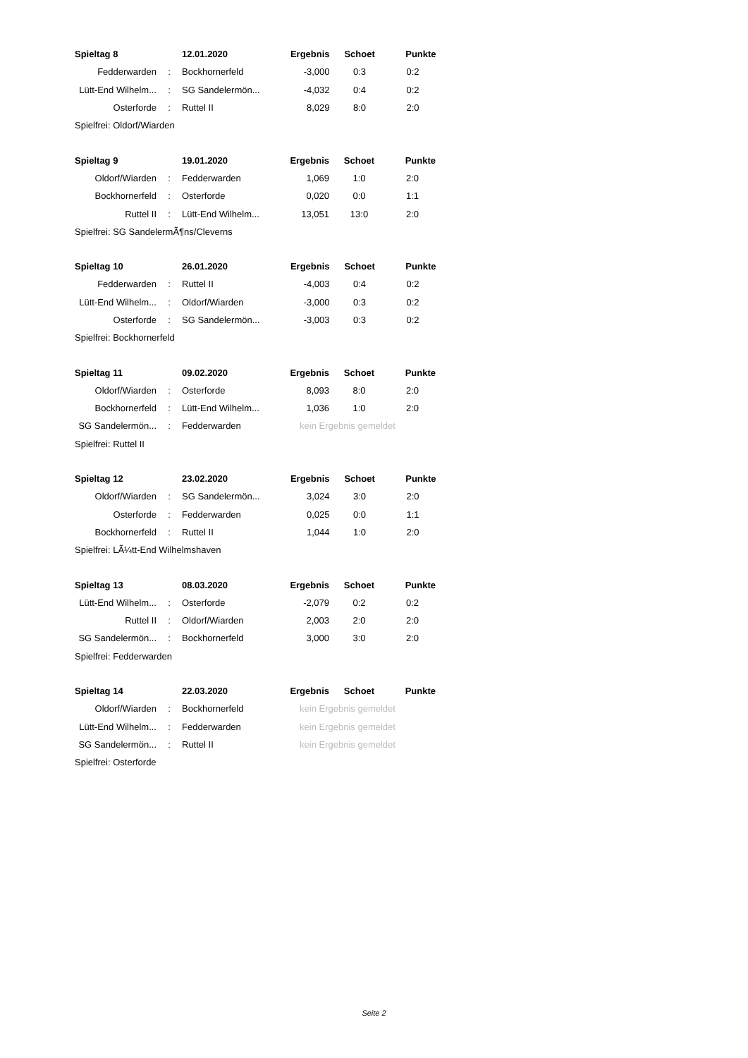| Spieltag 8 | | 12.01.2020 | Ergebnis | Schoet | Punkte |
| --- | --- | --- | --- | --- | --- |
| Fedderwarden | : | Bockhornerfeld | -3,000 | 0:3 | 0:2 |
| Lütt-End Wilhelm... | : | SG Sandelermön... | -4,032 | 0:4 | 0:2 |
| Osterforde | : | Ruttel II | 8,029 | 8:0 | 2:0 |
| Spielfrei: Oldorf/Wiarden | | | | | |
| Spieltag 9 | | 19.01.2020 | Ergebnis | Schoet | Punkte |
| --- | --- | --- | --- | --- | --- |
| Oldorf/Wiarden | : | Fedderwarden | 1,069 | 1:0 | 2:0 |
| Bockhornerfeld | : | Osterforde | 0,020 | 0:0 | 1:1 |
| Ruttel II | : | Lütt-End Wilhelm... | 13,051 | 13:0 | 2:0 |
| Spielfrei: SG SandelermÃ¶ns/Cleverns | | | | | |
| Spieltag 10 | | 26.01.2020 | Ergebnis | Schoet | Punkte |
| --- | --- | --- | --- | --- | --- |
| Fedderwarden | : | Ruttel II | -4,003 | 0:4 | 0:2 |
| Lütt-End Wilhelm... | : | Oldorf/Wiarden | -3,000 | 0:3 | 0:2 |
| Osterforde | : | SG Sandelermön... | -3,003 | 0:3 | 0:2 |
| Spielfrei: Bockhornerfeld | | | | | |
| Spieltag 11 | | 09.02.2020 | Ergebnis | Schoet | Punkte |
| --- | --- | --- | --- | --- | --- |
| Oldorf/Wiarden | : | Osterforde | 8,093 | 8:0 | 2:0 |
| Bockhornerfeld | : | Lütt-End Wilhelm... | 1,036 | 1:0 | 2:0 |
| SG Sandelermön... | : | Fedderwarden | kein Ergebnis gemeldet | | |
| Spielfrei: Ruttel II | | | | | |
| Spieltag 12 | | 23.02.2020 | Ergebnis | Schoet | Punkte |
| --- | --- | --- | --- | --- | --- |
| Oldorf/Wiarden | : | SG Sandelermön... | 3,024 | 3:0 | 2:0 |
| Osterforde | : | Fedderwarden | 0,025 | 0:0 | 1:1 |
| Bockhornerfeld | : | Ruttel II | 1,044 | 1:0 | 2:0 |
| Spielfrei: LÃ¼tt-End Wilhelmshaven | | | | | |
| Spieltag 13 | | 08.03.2020 | Ergebnis | Schoet | Punkte |
| --- | --- | --- | --- | --- | --- |
| Lütt-End Wilhelm... | : | Osterforde | -2,079 | 0:2 | 0:2 |
| Ruttel II | : | Oldorf/Wiarden | 2,003 | 2:0 | 2:0 |
| SG Sandelermön... | : | Bockhornerfeld | 3,000 | 3:0 | 2:0 |
| Spielfrei: Fedderwarden | | | | | |
| Spieltag 14 | | 22.03.2020 | Ergebnis | Schoet | Punkte |
| --- | --- | --- | --- | --- | --- |
| Oldorf/Wiarden | : | Bockhornerfeld | kein Ergebnis gemeldet | | |
| Lütt-End Wilhelm... | : | Fedderwarden | kein Ergebnis gemeldet | | |
| SG Sandelermön... | : | Ruttel II | kein Ergebnis gemeldet | | |
| Spielfrei: Osterforde | | | | | |
Seite 2